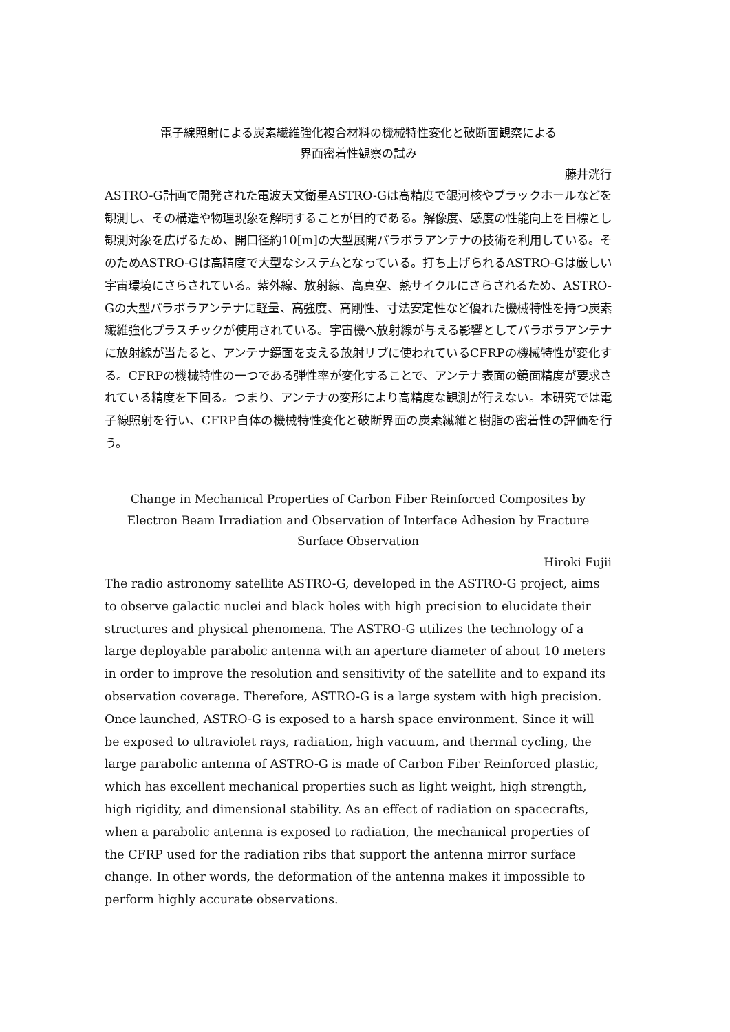電子線照射による炭素繊維強化複合材料の機械特性変化と破断面観察による
界面密着性観察の試み
藤井洸行
ASTRO-G計画で開発された電波天文衛星ASTRO-Gは高精度で銀河核やブラックホールなどを観測し、その構造や物理現象を解明することが目的である。解像度、感度の性能向上を目標とし観測対象を広げるため、開口径約10[m]の大型展開パラボラアンテナの技術を利用している。そのためASTRO-Gは高精度で大型なシステムとなっている。打ち上げられるASTRO-Gは厳しい宇宙環境にさらされている。紫外線、放射線、高真空、熱サイクルにさらされるため、ASTRO-Gの大型パラボラアンテナに軽量、高強度、高剛性、寸法安定性など優れた機械特性を持つ炭素繊維強化プラスチックが使用されている。宇宙機へ放射線が与える影響としてパラボラアンテナに放射線が当たると、アンテナ鏡面を支える放射リブに使われているCFRPの機械特性が変化する。CFRPの機械特性の一つである弾性率が変化することで、アンテナ表面の鏡面精度が要求されている精度を下回る。つまり、アンテナの変形により高精度な観測が行えない。本研究では電子線照射を行い、CFRP自体の機械特性変化と破断界面の炭素繊維と樹脂の密着性の評価を行う。
Change in Mechanical Properties of Carbon Fiber Reinforced Composites by Electron Beam Irradiation and Observation of Interface Adhesion by Fracture Surface Observation
Hiroki Fujii
The radio astronomy satellite ASTRO-G, developed in the ASTRO-G project, aims to observe galactic nuclei and black holes with high precision to elucidate their structures and physical phenomena. The ASTRO-G utilizes the technology of a large deployable parabolic antenna with an aperture diameter of about 10 meters in order to improve the resolution and sensitivity of the satellite and to expand its observation coverage. Therefore, ASTRO-G is a large system with high precision. Once launched, ASTRO-G is exposed to a harsh space environment. Since it will be exposed to ultraviolet rays, radiation, high vacuum, and thermal cycling, the large parabolic antenna of ASTRO-G is made of Carbon Fiber Reinforced plastic, which has excellent mechanical properties such as light weight, high strength, high rigidity, and dimensional stability. As an effect of radiation on spacecrafts, when a parabolic antenna is exposed to radiation, the mechanical properties of the CFRP used for the radiation ribs that support the antenna mirror surface change. In other words, the deformation of the antenna makes it impossible to perform highly accurate observations.